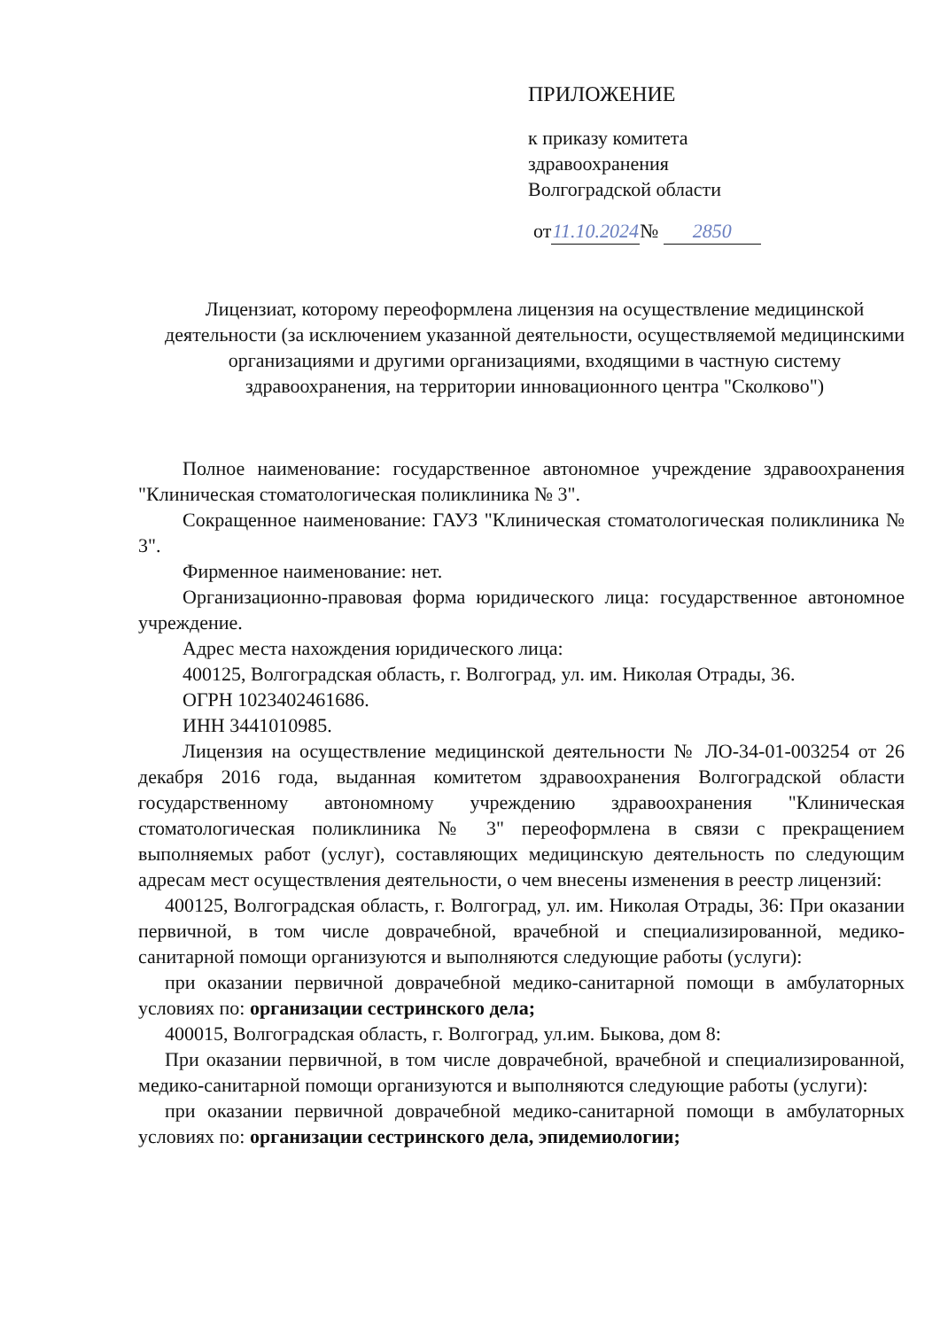ПРИЛОЖЕНИЕ
к приказу комитета
здравоохранения
Волгоградской области
от 11.10.2024 № 2850
Лицензиат, которому переоформлена лицензия на осуществление медицинской деятельности (за исключением указанной деятельности, осуществляемой медицинскими организациями и другими организациями, входящими в частную систему здравоохранения, на территории инновационного центра "Сколково")
Полное наименование: государственное автономное учреждение здравоохранения "Клиническая стоматологическая поликлиника № 3".
Сокращенное наименование: ГАУЗ "Клиническая стоматологическая поликлиника № 3".
Фирменное наименование: нет.
Организационно-правовая форма юридического лица: государственное автономное учреждение.
Адрес места нахождения юридического лица:
400125, Волгоградская область, г. Волгоград, ул. им. Николая Отрады, 36.
ОГРН 1023402461686.
ИНН 3441010985.
Лицензия на осуществление медицинской деятельности № ЛО-34-01-003254 от 26 декабря 2016 года, выданная комитетом здравоохранения Волгоградской области государственному автономному учреждению здравоохранения "Клиническая стоматологическая поликлиника № 3" переоформлена в связи с прекращением выполняемых работ (услуг), составляющих медицинскую деятельность по следующим адресам мест осуществления деятельности, о чем внесены изменения в реестр лицензий:
400125, Волгоградская область, г. Волгоград, ул. им. Николая Отрады, 36: При оказании первичной, в том числе доврачебной, врачебной и специализированной, медико-санитарной помощи организуются и выполняются следующие работы (услуги):
при оказании первичной доврачебной медико-санитарной помощи в амбулаторных условиях по: организации сестринского дела;
400015, Волгоградская область, г. Волгоград, ул.им. Быкова, дом 8:
При оказании первичной, в том числе доврачебной, врачебной и специализированной, медико-санитарной помощи организуются и выполняются следующие работы (услуги):
при оказании первичной доврачебной медико-санитарной помощи в амбулаторных условиях по: организации сестринского дела, эпидемиологии;